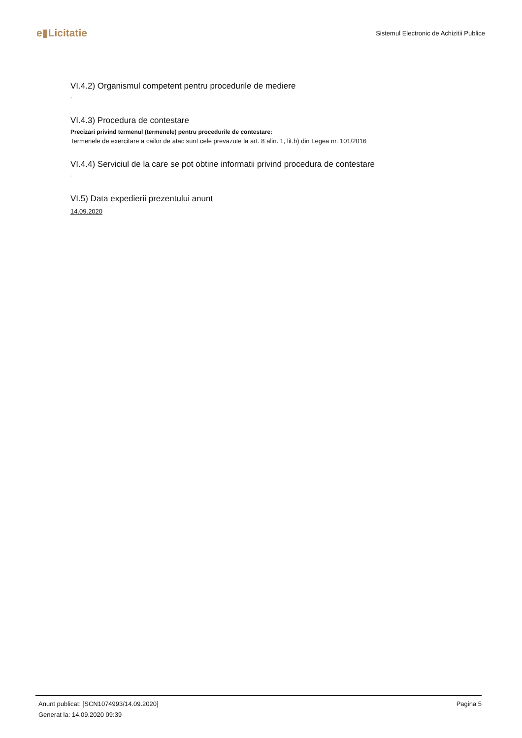e▮Licitatie
Sistemul Electronic de Achizitii Publice
VI.4.2) Organismul competent pentru procedurile de mediere
-
VI.4.3) Procedura de contestare
Precizari privind termenul (termenele) pentru procedurile de contestare:
Termenele de exercitare a cailor de atac sunt cele prevazute la art. 8 alin. 1, lit.b) din Legea nr. 101/2016
VI.4.4) Serviciul de la care se pot obtine informatii privind procedura de contestare
-
VI.5) Data expedierii prezentului anunt
14.09.2020
Pagina 5 Anunt publicat: [SCN1074993/14.09.2020]
Generat la: 14.09.2020 09:39